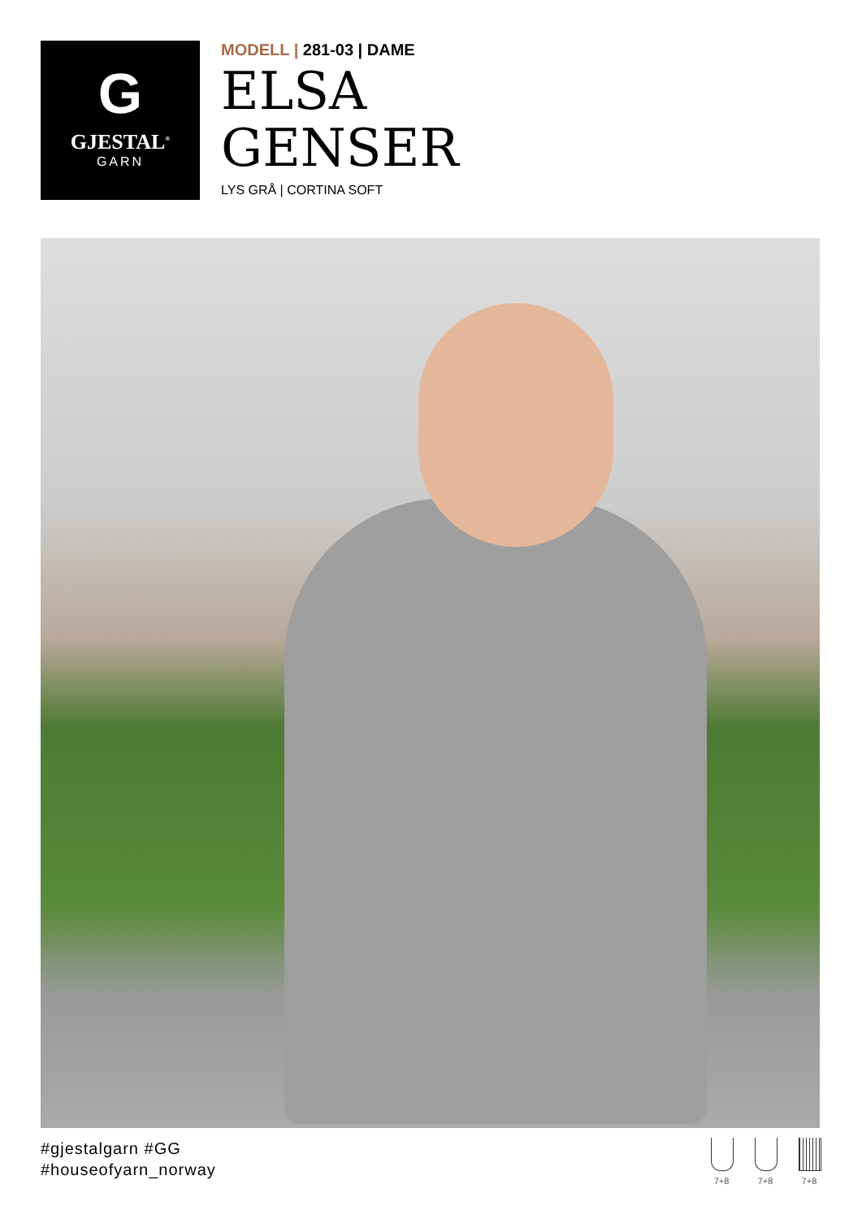G
GJESTAL<sup>®</sup>
GARN
MODELL | 281-03 | DAME
ELSA
GENSER
LYS GRÅ | CORTINA SOFT
#gjestalgarn #GG
#houseofyarn_norway
7+8 7+8 7+8